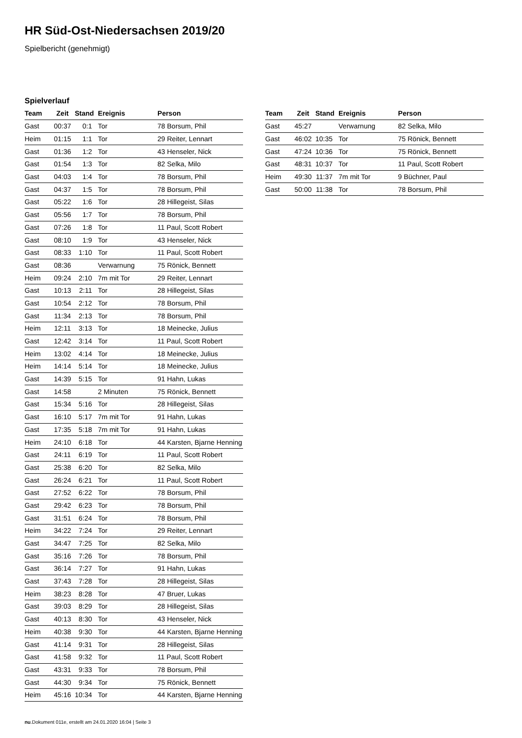HR Süd-Ost-Niedersachsen 2019/20
Spielbericht (genehmigt)
Spielverlauf
| Team | Zeit | Stand | Ereignis | Person |
| --- | --- | --- | --- | --- |
| Gast | 00:37 | 0:1 | Tor | 78 Borsum, Phil |
| Heim | 01:15 | 1:1 | Tor | 29 Reiter, Lennart |
| Gast | 01:36 | 1:2 | Tor | 43 Henseler, Nick |
| Gast | 01:54 | 1:3 | Tor | 82 Selka, Milo |
| Gast | 04:03 | 1:4 | Tor | 78 Borsum, Phil |
| Gast | 04:37 | 1:5 | Tor | 78 Borsum, Phil |
| Gast | 05:22 | 1:6 | Tor | 28 Hillegeist, Silas |
| Gast | 05:56 | 1:7 | Tor | 78 Borsum, Phil |
| Gast | 07:26 | 1:8 | Tor | 11 Paul, Scott Robert |
| Gast | 08:10 | 1:9 | Tor | 43 Henseler, Nick |
| Gast | 08:33 | 1:10 | Tor | 11 Paul, Scott Robert |
| Gast | 08:36 | | Verwarnung | 75 Rönick, Bennett |
| Heim | 09:24 | 2:10 | 7m mit Tor | 29 Reiter, Lennart |
| Gast | 10:13 | 2:11 | Tor | 28 Hillegeist, Silas |
| Gast | 10:54 | 2:12 | Tor | 78 Borsum, Phil |
| Gast | 11:34 | 2:13 | Tor | 78 Borsum, Phil |
| Heim | 12:11 | 3:13 | Tor | 18 Meinecke, Julius |
| Gast | 12:42 | 3:14 | Tor | 11 Paul, Scott Robert |
| Heim | 13:02 | 4:14 | Tor | 18 Meinecke, Julius |
| Heim | 14:14 | 5:14 | Tor | 18 Meinecke, Julius |
| Gast | 14:39 | 5:15 | Tor | 91 Hahn, Lukas |
| Gast | 14:58 | | 2 Minuten | 75 Rönick, Bennett |
| Gast | 15:34 | 5:16 | Tor | 28 Hillegeist, Silas |
| Gast | 16:10 | 5:17 | 7m mit Tor | 91 Hahn, Lukas |
| Gast | 17:35 | 5:18 | 7m mit Tor | 91 Hahn, Lukas |
| Heim | 24:10 | 6:18 | Tor | 44 Karsten, Bjarne Henning |
| Gast | 24:11 | 6:19 | Tor | 11 Paul, Scott Robert |
| Gast | 25:38 | 6:20 | Tor | 82 Selka, Milo |
| Gast | 26:24 | 6:21 | Tor | 11 Paul, Scott Robert |
| Gast | 27:52 | 6:22 | Tor | 78 Borsum, Phil |
| Gast | 29:42 | 6:23 | Tor | 78 Borsum, Phil |
| Gast | 31:51 | 6:24 | Tor | 78 Borsum, Phil |
| Heim | 34:22 | 7:24 | Tor | 29 Reiter, Lennart |
| Gast | 34:47 | 7:25 | Tor | 82 Selka, Milo |
| Gast | 35:16 | 7:26 | Tor | 78 Borsum, Phil |
| Gast | 36:14 | 7:27 | Tor | 91 Hahn, Lukas |
| Gast | 37:43 | 7:28 | Tor | 28 Hillegeist, Silas |
| Heim | 38:23 | 8:28 | Tor | 47 Bruer, Lukas |
| Gast | 39:03 | 8:29 | Tor | 28 Hillegeist, Silas |
| Gast | 40:13 | 8:30 | Tor | 43 Henseler, Nick |
| Heim | 40:38 | 9:30 | Tor | 44 Karsten, Bjarne Henning |
| Gast | 41:14 | 9:31 | Tor | 28 Hillegeist, Silas |
| Gast | 41:58 | 9:32 | Tor | 11 Paul, Scott Robert |
| Gast | 43:31 | 9:33 | Tor | 78 Borsum, Phil |
| Gast | 44:30 | 9:34 | Tor | 75 Rönick, Bennett |
| Heim | 45:16 | 10:34 | Tor | 44 Karsten, Bjarne Henning |
| Team | Zeit | Stand | Ereignis | Person |
| --- | --- | --- | --- | --- |
| Gast | 45:27 | | Verwarnung | 82 Selka, Milo |
| Gast | 46:02 | 10:35 | Tor | 75 Rönick, Bennett |
| Gast | 47:24 | 10:36 | Tor | 75 Rönick, Bennett |
| Gast | 48:31 | 10:37 | Tor | 11 Paul, Scott Robert |
| Heim | 49:30 | 11:37 | 7m mit Tor | 9 Büchner, Paul |
| Gast | 50:00 | 11:38 | Tor | 78 Borsum, Phil |
nu.Dokument 011e, erstellt am 24.01.2020 16:04 | Seite 3